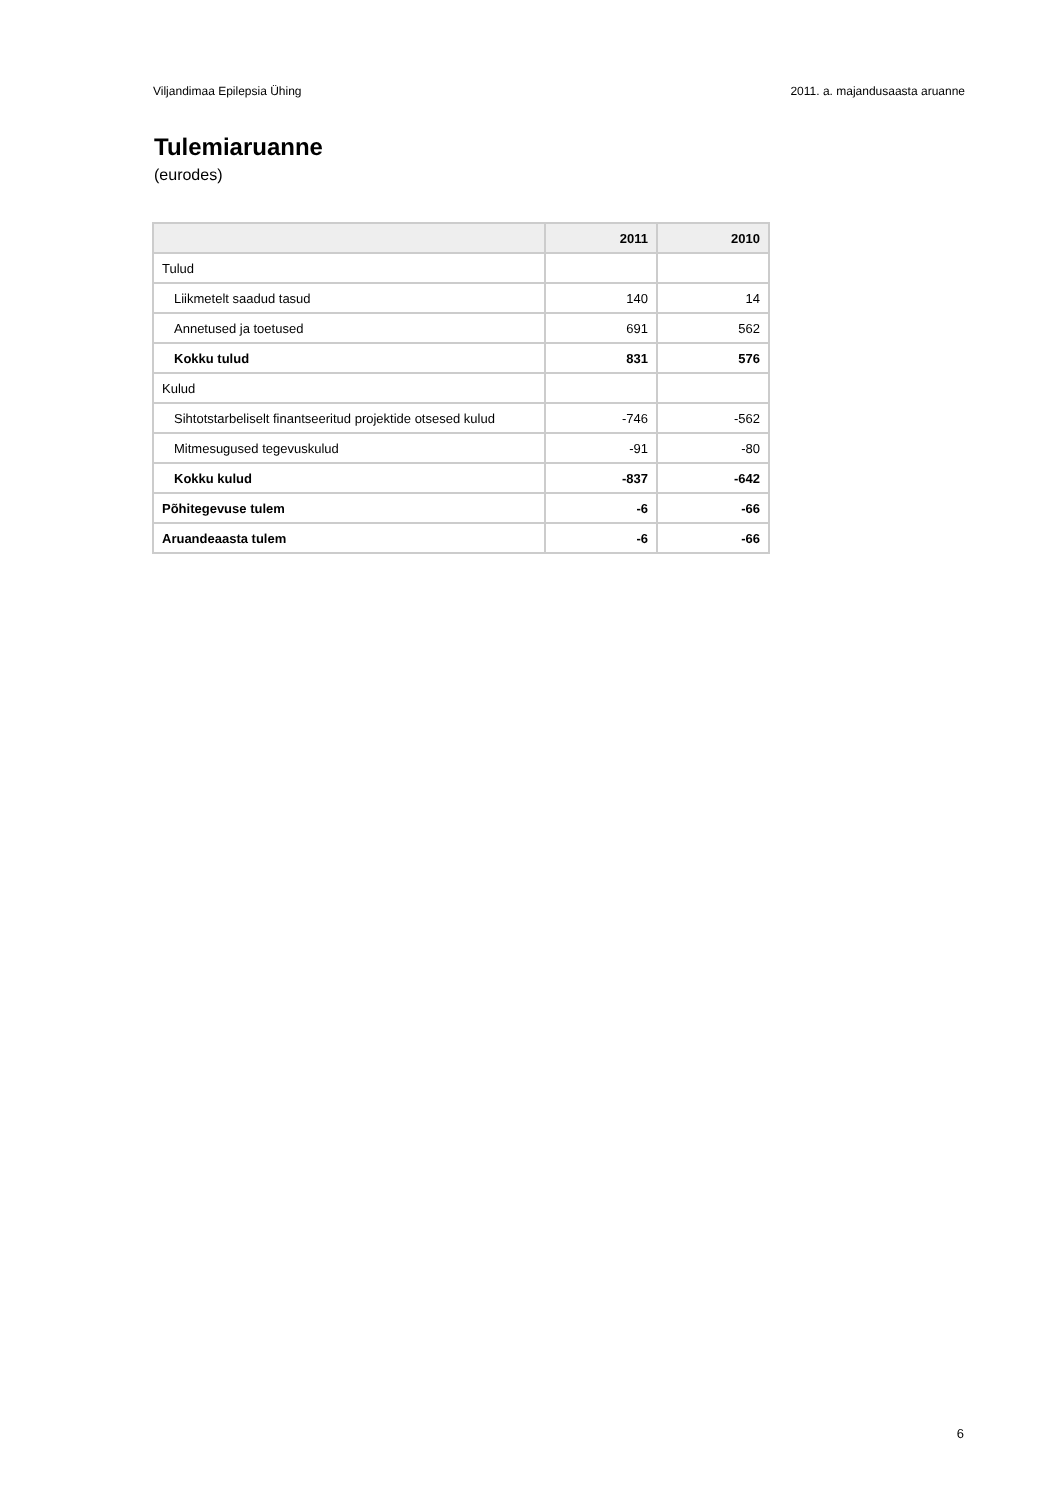Viljandimaa Epilepsia Ühing 2011. a. majandusaasta aruanne
Tulemiaruanne
(eurodes)
| | 2011 | 2010 |
| --- | --- | --- |
| Tulud | | |
| Liikmetelt saadud tasud | 140 | 14 |
| Annetused ja toetused | 691 | 562 |
| Kokku tulud | 831 | 576 |
| Kulud | | |
| Sihtotstarbeliselt finantseeritud projektide otsesed kulud | -746 | -562 |
| Mitmesugused tegevuskulud | -91 | -80 |
| Kokku kulud | -837 | -642 |
| Põhitegevuse tulem | -6 | -66 |
| Aruandeaasta tulem | -6 | -66 |
6